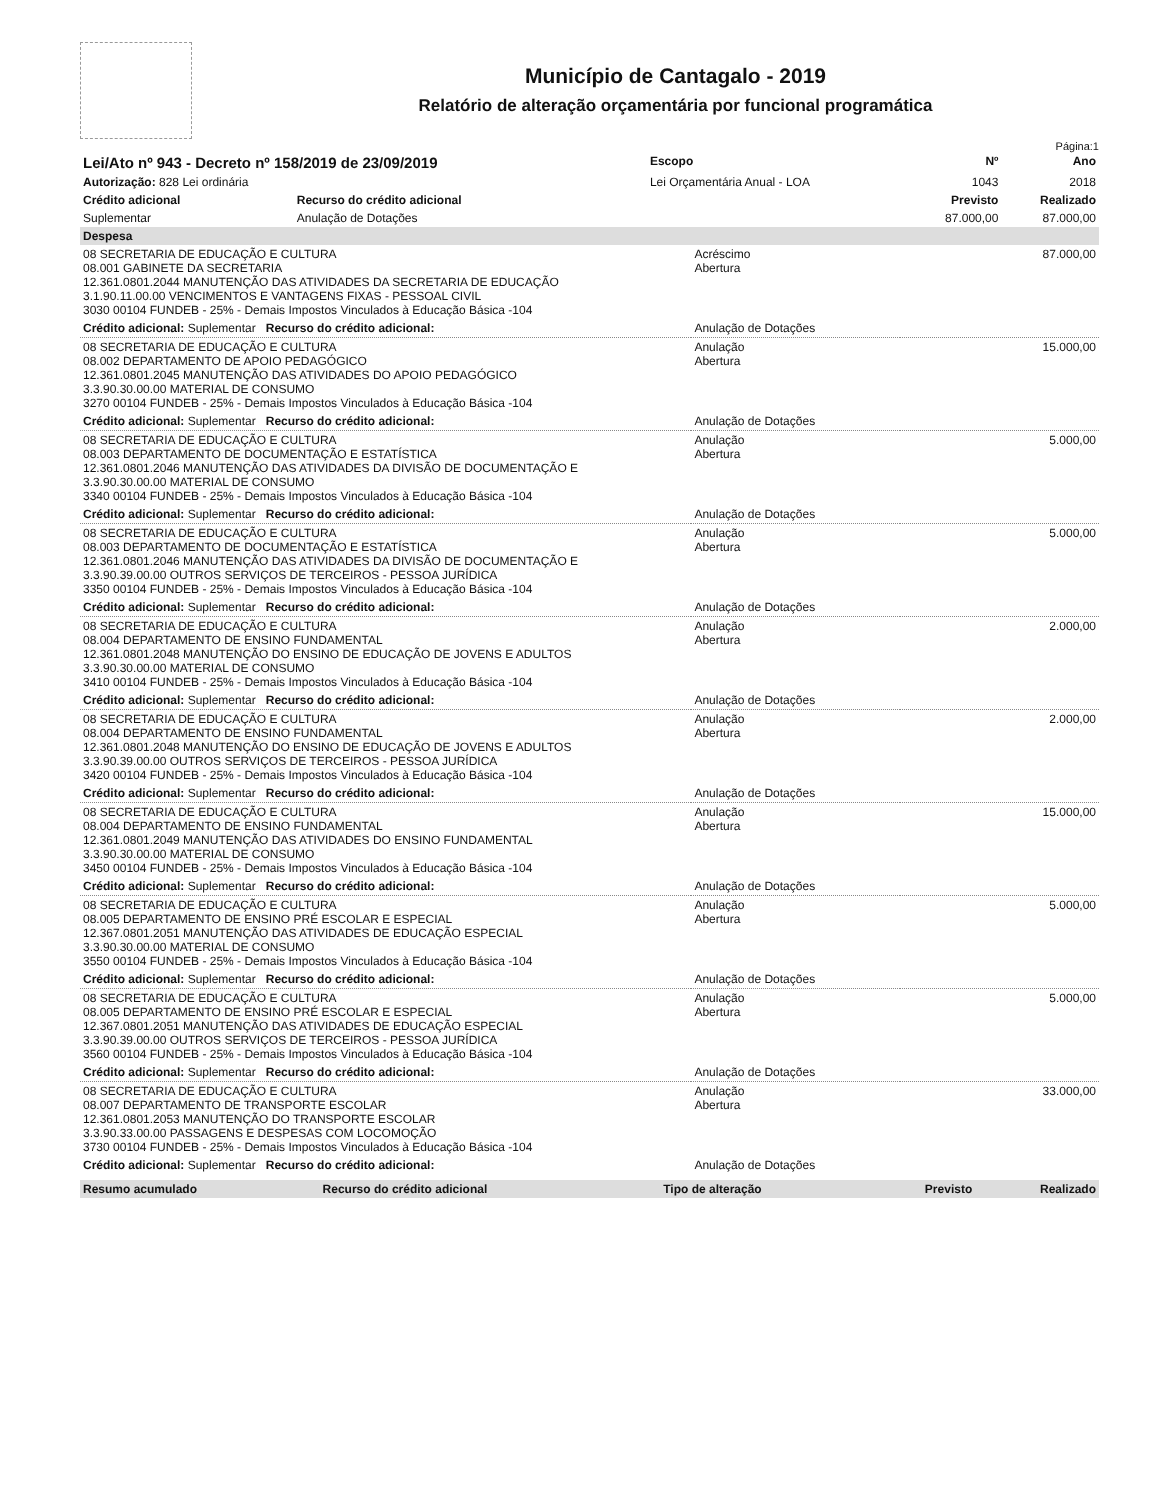Município de Cantagalo - 2019
Relatório de alteração orçamentária por funcional programática
Página:1
| Lei/Ato nº 943 - Decreto nº 158/2019 de 23/09/2019 | | Escopo | Nº | Ano |
| --- | --- | --- | --- | --- |
| Autorização: 828 Lei ordinária | | Lei Orçamentária Anual - LOA | 1043 | 2018 |
| Crédito adicional | Recurso do crédito adicional | | Previsto | Realizado |
| Suplementar | Anulação de Dotações | | 87.000,00 | 87.000,00 |
| Despesa | | |
| 08 SECRETARIA DE EDUCAÇÃO E CULTURA 08.001 GABINETE DA SECRETARIA 12.361.0801.2044 MANUTENÇÃO DAS ATIVIDADES DA SECRETARIA DE EDUCAÇÃO 3.1.90.11.00.00 VENCIMENTOS E VANTAGENS FIXAS - PESSOAL CIVIL 3030 00104 FUNDEB - 25% - Demais Impostos Vinculados à Educação Básica -104 | Acréscimo Abertura | 87.000,00 |
| Crédito adicional: Suplementar Recurso do crédito adicional: | Anulação de Dotações | |
| 08 SECRETARIA DE EDUCAÇÃO E CULTURA 08.002 DEPARTAMENTO DE APOIO PEDAGÓGICO 12.361.0801.2045 MANUTENÇÃO DAS ATIVIDADES DO APOIO PEDAGÓGICO 3.3.90.30.00.00 MATERIAL DE CONSUMO 3270 00104 FUNDEB - 25% - Demais Impostos Vinculados à Educação Básica -104 | Anulação Abertura | 15.000,00 |
| Crédito adicional: Suplementar Recurso do crédito adicional: | Anulação de Dotações | |
| 08 SECRETARIA DE EDUCAÇÃO E CULTURA 08.003 DEPARTAMENTO DE DOCUMENTAÇÃO E ESTATÍSTICA 12.361.0801.2046 MANUTENÇÃO DAS ATIVIDADES DA DIVISÃO DE DOCUMENTAÇÃO E 3.3.90.30.00.00 MATERIAL DE CONSUMO 3340 00104 FUNDEB - 25% - Demais Impostos Vinculados à Educação Básica -104 | Anulação Abertura | 5.000,00 |
| Crédito adicional: Suplementar Recurso do crédito adicional: | Anulação de Dotações | |
| 08 SECRETARIA DE EDUCAÇÃO E CULTURA 08.003 DEPARTAMENTO DE DOCUMENTAÇÃO E ESTATÍSTICA 12.361.0801.2046 MANUTENÇÃO DAS ATIVIDADES DA DIVISÃO DE DOCUMENTAÇÃO E 3.3.90.39.00.00 OUTROS SERVIÇOS DE TERCEIROS - PESSOA JURÍDICA 3350 00104 FUNDEB - 25% - Demais Impostos Vinculados à Educação Básica -104 | Anulação Abertura | 5.000,00 |
| Crédito adicional: Suplementar Recurso do crédito adicional: | Anulação de Dotações | |
| 08 SECRETARIA DE EDUCAÇÃO E CULTURA 08.004 DEPARTAMENTO DE ENSINO FUNDAMENTAL 12.361.0801.2048 MANUTENÇÃO DO ENSINO DE EDUCAÇÃO DE JOVENS E ADULTOS 3.3.90.30.00.00 MATERIAL DE CONSUMO 3410 00104 FUNDEB - 25% - Demais Impostos Vinculados à Educação Básica -104 | Anulação Abertura | 2.000,00 |
| Crédito adicional: Suplementar Recurso do crédito adicional: | Anulação de Dotações | |
| 08 SECRETARIA DE EDUCAÇÃO E CULTURA 08.004 DEPARTAMENTO DE ENSINO FUNDAMENTAL 12.361.0801.2048 MANUTENÇÃO DO ENSINO DE EDUCAÇÃO DE JOVENS E ADULTOS 3.3.90.39.00.00 OUTROS SERVIÇOS DE TERCEIROS - PESSOA JURÍDICA 3420 00104 FUNDEB - 25% - Demais Impostos Vinculados à Educação Básica -104 | Anulação Abertura | 2.000,00 |
| Crédito adicional: Suplementar Recurso do crédito adicional: | Anulação de Dotações | |
| 08 SECRETARIA DE EDUCAÇÃO E CULTURA 08.004 DEPARTAMENTO DE ENSINO FUNDAMENTAL 12.361.0801.2049 MANUTENÇÃO DAS ATIVIDADES DO ENSINO FUNDAMENTAL 3.3.90.30.00.00 MATERIAL DE CONSUMO 3450 00104 FUNDEB - 25% - Demais Impostos Vinculados à Educação Básica -104 | Anulação Abertura | 15.000,00 |
| Crédito adicional: Suplementar Recurso do crédito adicional: | Anulação de Dotações | |
| 08 SECRETARIA DE EDUCAÇÃO E CULTURA 08.005 DEPARTAMENTO DE ENSINO PRÉ ESCOLAR E ESPECIAL 12.367.0801.2051 MANUTENÇÃO DAS ATIVIDADES DE EDUCAÇÃO ESPECIAL 3.3.90.30.00.00 MATERIAL DE CONSUMO 3550 00104 FUNDEB - 25% - Demais Impostos Vinculados à Educação Básica -104 | Anulação Abertura | 5.000,00 |
| Crédito adicional: Suplementar Recurso do crédito adicional: | Anulação de Dotações | |
| 08 SECRETARIA DE EDUCAÇÃO E CULTURA 08.005 DEPARTAMENTO DE ENSINO PRÉ ESCOLAR E ESPECIAL 12.367.0801.2051 MANUTENÇÃO DAS ATIVIDADES DE EDUCAÇÃO ESPECIAL 3.3.90.39.00.00 OUTROS SERVIÇOS DE TERCEIROS - PESSOA JURÍDICA 3560 00104 FUNDEB - 25% - Demais Impostos Vinculados à Educação Básica -104 | Anulação Abertura | 5.000,00 |
| Crédito adicional: Suplementar Recurso do crédito adicional: | Anulação de Dotações | |
| 08 SECRETARIA DE EDUCAÇÃO E CULTURA 08.007 DEPARTAMENTO DE TRANSPORTE ESCOLAR 12.361.0801.2053 MANUTENÇÃO DO TRANSPORTE ESCOLAR 3.3.90.33.00.00 PASSAGENS E DESPESAS COM LOCOMOÇÃO 3730 00104 FUNDEB - 25% - Demais Impostos Vinculados à Educação Básica -104 | Anulação Abertura | 33.000,00 |
| Crédito adicional: Suplementar Recurso do crédito adicional: | Anulação de Dotações | |
| Resumo acumulado | Recurso do crédito adicional | Tipo de alteração | Previsto | Realizado |